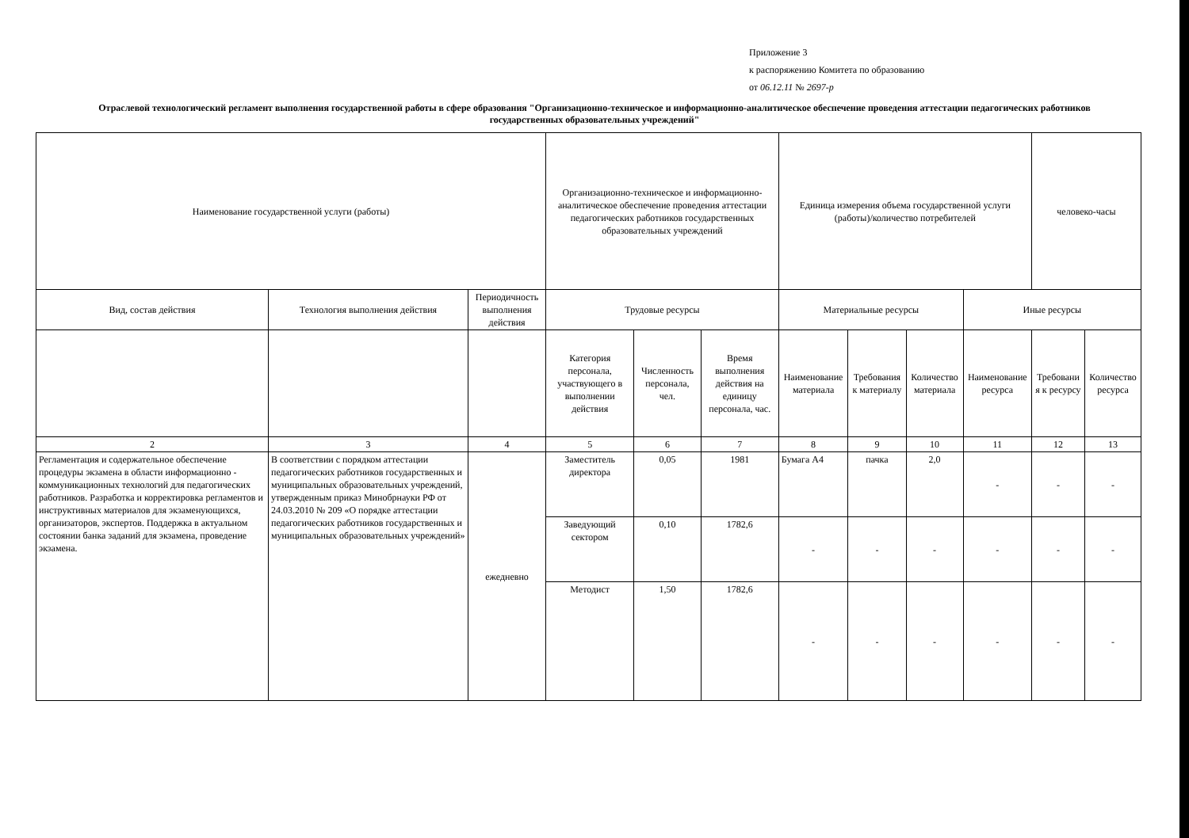Приложение 3
к распоряжению Комитета по образованию
от 06.12.11 № 2697-р
Отраслевой технологический регламент выполнения государственной работы в сфере образования "Организационно-техническое и информационно-аналитическое обеспечение проведения аттестации педагогических работников государственных образовательных учреждений"
| Наименование государственной услуги (работы) | | | Организационно-техническое и информационно-аналитическое обеспечение проведения аттестации педагогических работников государственных образовательных учреждений | | | Единица измерения объема государственной услуги (работы)/количество потребителей | | | | человеко-часы | |
| --- | --- | --- | --- | --- | --- | --- | --- | --- | --- | --- | --- |
| Вид, состав действия | Технология выполнения действия | Периодичность выполнения действия | Трудовые ресурсы | | | Материальные ресурсы | | | Иные ресурсы | | |
| | | | Категория персонала, участвующего в выполнении действия | Численность персонала, чел. | Время выполнения действия на единицу персонала, час. | Наименование материала | Требования к материалу | Количество материала | Наименование ресурса | Требовани я к ресурсу | Количество ресурса |
| 2 | 3 | 4 | 5 | 6 | 7 | 8 | 9 | 10 | 11 | 12 | 13 |
| Регламентация и содержательное обеспечение процедуры экзамена в области информационно - коммуникационных технологий для педагогических работников. Разработка и корректировка регламентов и инструктивных материалов для экзаменующихся, организаторов, экспертов. Поддержка в актуальном состоянии банка заданий для экзамена, проведение экзамена. | В соответствии с порядком аттестации педагогических работников государственных и муниципальных образовательных учреждений, утвержденным приказ Минобрнауки РФ от 24.03.2010 № 209 «О порядке аттестации педагогических работников государственных и муниципальных образовательных учреждений» | ежедневно | Заместитель директора | 0,05 | 1981 | Бумага А4 | пачка | 2,0 | - | - | - |
| | | | Заведующий сектором | 0,10 | 1782,6 | - | - | - | - | - | - |
| | | | Методист | 1,50 | 1782,6 | - | - | - | - | - | - |